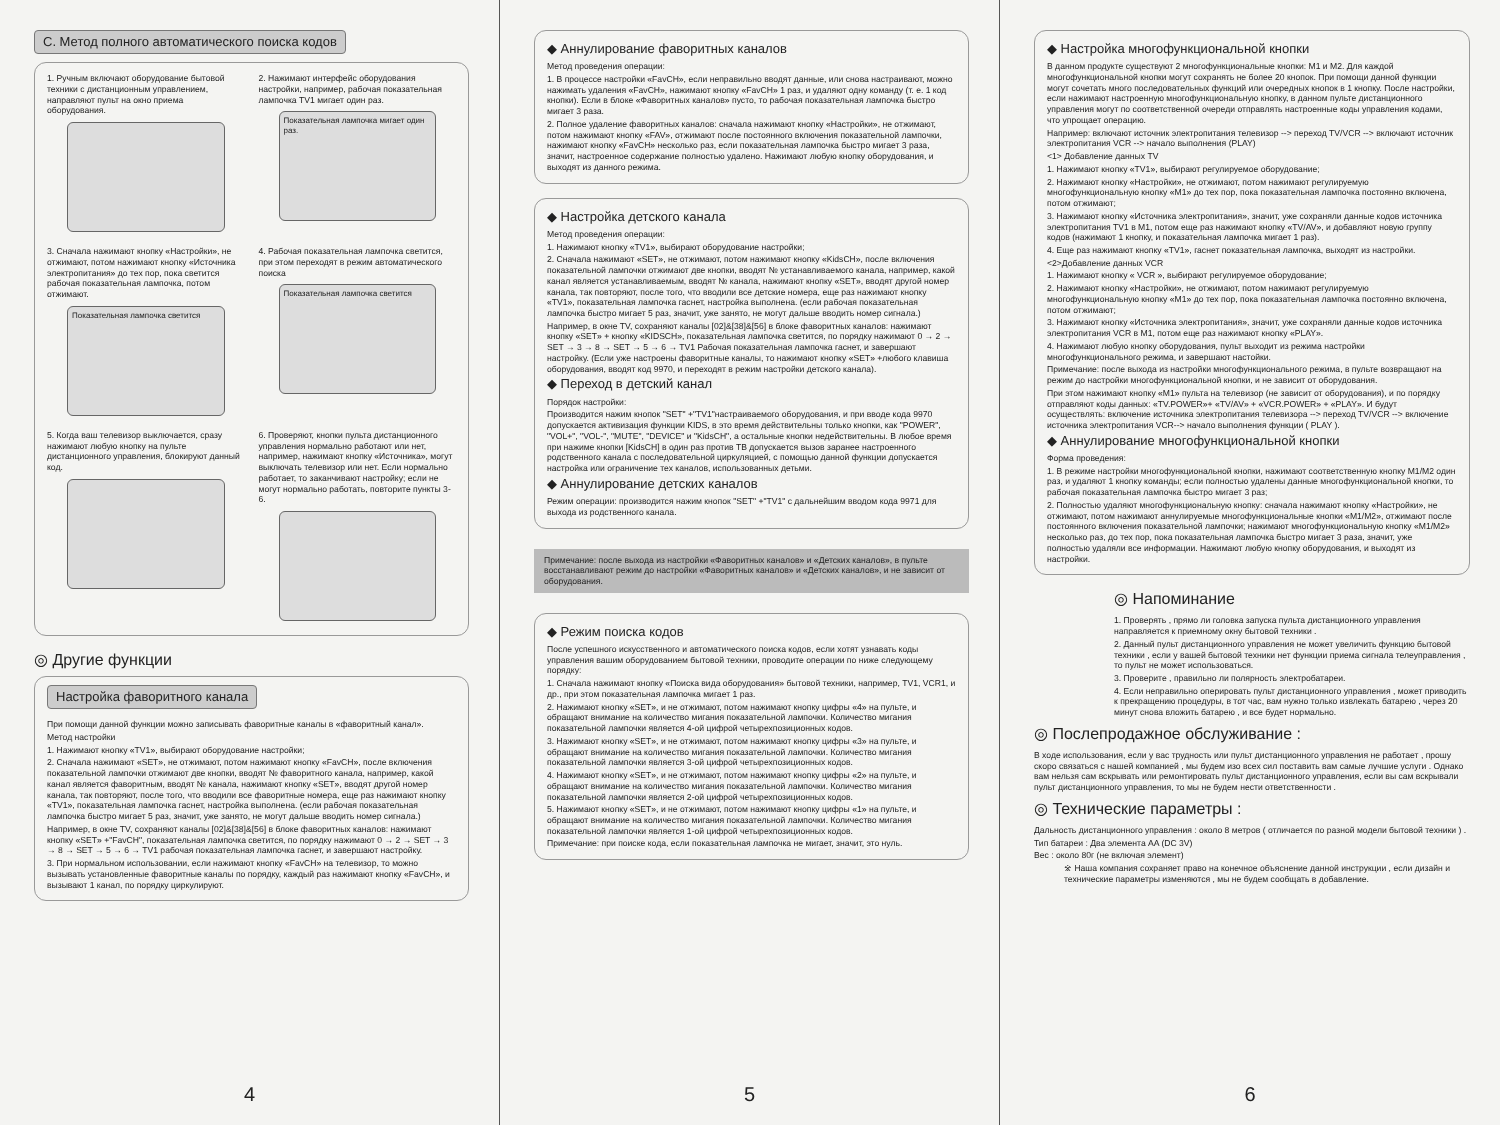С. Метод полного автоматического поиска кодов
1. Ручным включают оборудование бытовой техники с дистанционным управлением, направляют пульт на окно приема оборудования.
2. Нажимают интерфейс оборудования настройки, например, рабочая показательная лампочка TV1 мигает один раз.
Показательная лампочка мигает один раз.
3. Сначала нажимают кнопку «Настройки», не отжимают, потом нажимают кнопку «Источника электропитания» до тех пор, пока светится рабочая показательная лампочка, потом отжимают.
Показательная лампочка светится
4. Рабочая показательная лампочка светится, при этом переходят в режим автоматического поиска
Показательная лампочка светится
5. Когда ваш телевизор выключается, сразу нажимают любую кнопку на пульте дистанционного управления, блокируют данный код.
6. Проверяют, кнопки пульта дистанционного управления нормально работают или нет, например, нажимают кнопку «Источника», могут выключать телевизор или нет. Если нормально работает, то заканчивают настройку; если не могут нормально работать, повторите пункты 3-6.
◎ Другие функции
Настройка фаворитного канала
При помощи данной функции можно записывать фаворитные каналы в «фаворитный канал».
Метод настройки
1. Нажимают кнопку «TV1», выбирают оборудование настройки;
2. Сначала нажимают «SET», не отжимают, потом нажимают кнопку «FavCH», после включения показательной лампочки отжимают две кнопки, вводят № фаворитного канала, например, какой канал является фаворитным, вводят № канала, нажимают кнопку «SET», вводят другой номер канала, так повторяют, после того, что вводили все фаворитные номера, еще раз нажимают кнопку «TV1», показательная лампочка гаснет, настройка выполнена. (если рабочая показательная лампочка быстро мигает 5 раз, значит, уже занято, не могут дальше вводить номер сигнала.)
Например, в окне TV, сохраняют каналы [02]&[38]&[56] в блоке фаворитных каналов: нажимают кнопку «SET» +"FavCH", показательная лампочка светится, по порядку нажимают 0 → 2 → SET → 3 → 8 → SET → 5 → 6 → TV1 рабочая показательная лампочка гаснет, и завершают настройку.
3. При нормальном использовании, если нажимают кнопку «FavCH» на телевизор, то можно вызывать установленные фаворитные каналы по порядку, каждый раз нажимают кнопку «FavCH», и вызывают 1 канал, по порядку циркулируют.
4
◆ Аннулирование фаворитных каналов
Метод проведения операции:
1. В процессе настройки «FavCH», если неправильно вводят данные, или снова настраивают, можно нажимать удаления «FavCH», нажимают кнопку «FavCH» 1 раз, и удаляют одну команду (т. е. 1 код кнопки). Если в блоке «Фаворитных каналов» пусто, то рабочая показательная лампочка быстро мигает 3 раза.
2. Полное удаление фаворитных каналов: сначала нажимают кнопку «Настройки», не отжимают, потом нажимают кнопку «FAV», отжимают после постоянного включения показательной лампочки, нажимают кнопку «FavCH» несколько раз, если показательная лампочка быстро мигает 3 раза, значит, настроенное содержание полностью удалено. Нажимают любую кнопку оборудования, и выходят из данного режима.
◆ Настройка детского канала
Метод проведения операции:
1. Нажимают кнопку «TV1», выбирают оборудование настройки;
2. Сначала нажимают «SET», не отжимают, потом нажимают кнопку «KidsCH», после включения показательной лампочки отжимают две кнопки, вводят № устанавливаемого канала, например, какой канал является устанавливаемым, вводят № канала, нажимают кнопку «SET», вводят другой номер канала, так повторяют, после того, что вводили все детские номера, еще раз нажимают кнопку «TV1», показательная лампочка гаснет, настройка выполнена. (если рабочая показательная лампочка быстро мигает 5 раз, значит, уже занято, не могут дальше вводить номер сигнала.)
Например, в окне TV, сохраняют каналы [02]&[38]&[56] в блоке фаворитных каналов: нажимают кнопку «SET» + кнопку «KIDSCH», показательная лампочка светится, по порядку нажимают 0 → 2 → SET → 3 → 8 → SET → 5 → 6 → TV1 Рабочая показательная лампочка гаснет, и завершают настройку. (Если уже настроены фаворитные каналы, то нажимают кнопку «SET» +любого клавиша оборудования, вводят код 9970, и переходят в режим настройки детского канала).
◆ Переход в детский канал
Порядок настройки:
Производится нажим кнопок "SET" +"TV1"настраиваемого оборудования, и при вводе кода 9970 допускается активизация функции KIDS, в это время действительны только кнопки, как "POWER", "VOL+", "VOL-", "MUTE", "DEVICE" и "KidsCH", а остальные кнопки недействительны. В любое время при нажиме кнопки [KidsCH] в один раз против ТВ допускается вызов заранее настроенного родственного канала с последовательной циркуляцией, с помощью данной функции допускается настройка или ограничение тех каналов, использованных детьми.
◆ Аннулирование детских каналов
Режим операции: производится нажим кнопок "SET" +"TV1" с дальнейшим вводом кода 9971 для выхода из родственного канала.
Примечание: после выхода из настройки «Фаворитных каналов» и «Детских каналов», в пульте восстанавливают режим до настройки «Фаворитных каналов» и «Детских каналов», и не зависит от оборудования.
◆ Режим поиска кодов
После успешного искусственного и автоматического поиска кодов, если хотят узнавать коды управления вашим оборудованием бытовой техники, проводите операции по ниже следующему порядку:
1. Сначала нажимают кнопку «Поиска вида оборудования» бытовой техники, например, TV1, VCR1, и др., при этом показательная лампочка мигает 1 раз.
2. Нажимают кнопку «SET», и не отжимают, потом нажимают кнопку цифры «4» на пульте, и обращают внимание на количество мигания показательной лампочки. Количество мигания показательной лампочки является 4-ой цифрой четырехпозиционных кодов.
3. Нажимают кнопку «SET», и не отжимают, потом нажимают кнопку цифры «3» на пульте, и обращают внимание на количество мигания показательной лампочки. Количество мигания показательной лампочки является 3-ой цифрой четырехпозиционных кодов.
4. Нажимают кнопку «SET», и не отжимают, потом нажимают кнопку цифры «2» на пульте, и обращают внимание на количество мигания показательной лампочки. Количество мигания показательной лампочки является 2-ой цифрой четырехпозиционных кодов.
5. Нажимают кнопку «SET», и не отжимают, потом нажимают кнопку цифры «1» на пульте, и обращают внимание на количество мигания показательной лампочки. Количество мигания показательной лампочки является 1-ой цифрой четырехпозиционных кодов.
Примечание: при поиске кода, если показательная лампочка не мигает, значит, это нуль.
5
◆ Настройка многофункциональной кнопки
В данном продукте существуют 2 многофункциональные кнопки: M1 и M2. Для каждой многофункциональной кнопки могут сохранять не более 20 кнопок. При помощи данной функции могут сочетать много последовательных функций или очередных кнопок в 1 кнопку. После настройки, если нажимают настроенную многофункциональную кнопку, в данном пульте дистанционного управления могут по соответственной очереди отправлять настроенные коды управления кодами, что упрощает операцию.
Например: включают источник электропитания телевизор --> переход TV/VCR --> включают источник электропитания VCR --> начало выполнения (PLAY)
<1> Добавление данных TV
1. Нажимают кнопку «TV1», выбирают регулируемое оборудование;
2. Нажимают кнопку «Настройки», не отжимают, потом нажимают регулируемую многофункциональную кнопку «M1» до тех пор, пока показательная лампочка постоянно включена, потом отжимают;
3. Нажимают кнопку «Источника электропитания», значит, уже сохраняли данные кодов источника электропитания TV1 в M1, потом еще раз нажимают кнопку «TV/AV», и добавляют новую группу кодов (нажимают 1 кнопку, и показательная лампочка мигает 1 раз).
4. Еще раз нажимают кнопку «TV1», гаснет показательная лампочка, выходят из настройки.
<2>Добавление данных VCR
1. Нажимают кнопку « VCR », выбирают регулируемое оборудование;
2. Нажимают кнопку «Настройки», не отжимают, потом нажимают регулируемую многофункциональную кнопку «M1» до тех пор, пока показательная лампочка постоянно включена, потом отжимают;
3. Нажимают кнопку «Источника электропитания», значит, уже сохраняли данные кодов источника электропитания VCR в M1, потом еще раз нажимают кнопку «PLAY».
4. Нажимают любую кнопку оборудования, пульт выходит из режима настройки многофункционального режима, и завершают настойки.
Примечание: после выхода из настройки многофункционального режима, в пульте возвращают на режим до настройки многофункциональной кнопки, и не зависит от оборудования.
При этом нажимают кнопку «M1» пульта на телевизор (не зависит от оборудования), и по порядку отправляют коды данных: «TV.POWER»+ «TV/AV» + «VCR.POWER» + «PLAY». И будут осуществлять: включение источника электропитания телевизора --> переход TV/VCR --> включение источника электропитания VCR--> начало выполнения функции ( PLAY ).
◆ Аннулирование многофункциональной кнопки
Форма проведения:
1. В режиме настройки многофункциональной кнопки, нажимают соответственную кнопку M1/M2 один раз, и удаляют 1 кнопку команды; если полностью удалены данные многофункциональной кнопки, то рабочая показательная лампочка быстро мигает 3 раз;
2. Полностью удаляют многофункциональную кнопку: сначала нажимают кнопку «Настройки», не отжимают, потом нажимают аннулируемые многофункциональные кнопки «M1/M2», отжимают после постоянного включения показательной лампочки; нажимают многофункциональную кнопку «M1/M2» несколько раз, до тех пор, пока показательная лампочка быстро мигает 3 раза, значит, уже полностью удаляли все информации. Нажимают любую кнопку оборудования, и выходят из настройки.
◎ Напоминание
1. Проверять , прямо ли головка запуска пульта дистанционного управления направляется к приемному окну бытовой техники .
2. Данный пульт дистанционного управления не может увеличить функцию бытовой техники , если у вашей бытовой техники нет функции приема сигнала телеуправления , то пульт не может использоваться.
3. Проверите , правильно ли полярность электробатареи.
4. Если неправильно оперировать пульт дистанционного управления , может приводить к прекращению процедуры, в тот час, вам нужно только извлекать батарею , через 20 минут снова вложить батарею , и все будет нормально.
◎ Послепродажное обслуживание :
В ходе использования, если у вас трудность или пульт дистанционного управления не работает , прошу скоро связаться с нашей компанией , мы будем изо всех сил поставить вам самые лучшие услуги . Однако вам нельзя сам вскрывать или ремонтировать пульт дистанционного управления, если вы сам вскрывали пульт дистанционного управления, то мы не будем нести ответственности .
◎ Технические параметры :
Дальность дистанционного управления : около 8 метров ( отличается по разной модели бытовой техники ) .
Тип батареи : Два элемента AA (DC 3V)
Вес : около 80г (не включая элемент)
※ Наша компания сохраняет право на конечное объяснение данной инструкции , если дизайн и технические параметры изменяются , мы не будем сообщать в добавление.
6